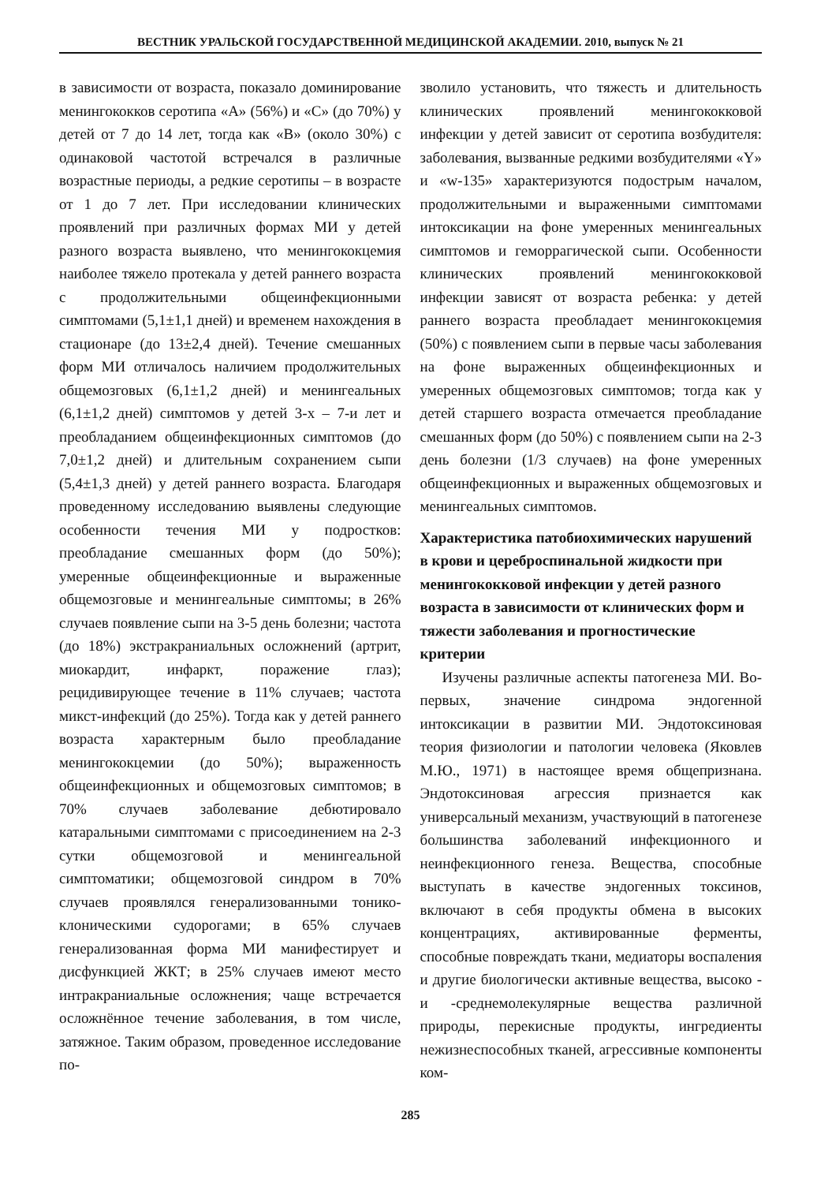ВЕСТНИК УРАЛЬСКОЙ ГОСУДАРСТВЕННОЙ МЕДИЦИНСКОЙ АКАДЕМИИ. 2010, выпуск № 21
в зависимости от возраста, показало доминирование менингококков серотипа «А» (56%) и «С» (до 70%) у детей от 7 до 14 лет, тогда как «В» (около 30%) с одинаковой частотой встречался в различные возрастные периоды, а редкие серотипы – в возрасте от 1 до 7 лет. При исследовании клинических проявлений при различных формах МИ у детей разного возраста выявлено, что менингококцемия наиболее тяжело протекала у детей раннего возраста с продолжительными общеинфекционными симптомами (5,1±1,1 дней) и временем нахождения в стационаре (до 13±2,4 дней). Течение смешанных форм МИ отличалось наличием продолжительных общемозговых (6,1±1,2 дней) и менингеальных (6,1±1,2 дней) симптомов у детей 3-х – 7-и лет и преобладанием общеинфекционных симптомов (до 7,0±1,2 дней) и длительным сохранением сыпи (5,4±1,3 дней) у детей раннего возраста. Благодаря проведенному исследованию выявлены следующие особенности течения МИ у подростков: преобладание смешанных форм (до 50%); умеренные общеинфекционные и выраженные общемозговые и менингеальные симптомы; в 26% случаев появление сыпи на 3-5 день болезни; частота (до 18%) экстракраниальных осложнений (артрит, миокардит, инфаркт, поражение глаз); рецидивирующее течение в 11% случаев; частота микст-инфекций (до 25%). Тогда как у детей раннего возраста характерным было преобладание менингококцемии (до 50%); выраженность общеинфекционных и общемозговых симптомов; в 70% случаев заболевание дебютировало катаральными симптомами с присоединением на 2-3 сутки общемозговой и менингеальной симптоматики; общемозговой синдром в 70% случаев проявлялся генерализованными тонико-клоническими судорогами; в 65% случаев генерализованная форма МИ манифестирует и дисфункцией ЖКТ; в 25% случаев имеют место интракраниальные осложнения; чаще встречается осложнённое течение заболевания, в том числе, затяжное. Таким образом, проведенное исследование по-
зволило установить, что тяжесть и длительность клинических проявлений менингококковой инфекции у детей зависит от серотипа возбудителя: заболевания, вызванные редкими возбудителями «Y» и «w-135» характеризуются подострым началом, продолжительными и выраженными симптомами интоксикации на фоне умеренных менингеальных симптомов и геморрагической сыпи. Особенности клинических проявлений менингококковой инфекции зависят от возраста ребенка: у детей раннего возраста преобладает менингококцемия (50%) с появлением сыпи в первые часы заболевания на фоне выраженных общеинфекционных и умеренных общемозговых симптомов; тогда как у детей старшего возраста отмечается преобладание смешанных форм (до 50%) с появлением сыпи на 2-3 день болезни (1/3 случаев) на фоне умеренных общеинфекционных и выраженных общемозговых и менингеальных симптомов.
Характеристика патобиохимических нарушений в крови и цереброспинальной жидкости при менингококковой инфекции у детей разного возраста в зависимости от клинических форм и тяжести заболевания и прогностические критерии
Изучены различные аспекты патогенеза МИ. Во-первых, значение синдрома эндогенной интоксикации в развитии МИ. Эндотоксиновая теория физиологии и патологии человека (Яковлев М.Ю., 1971) в настоящее время общепризнана. Эндотоксиновая агрессия признается как универсальный механизм, участвующий в патогенезе большинства заболеваний инфекционного и неинфекционного генеза. Вещества, способные выступать в качестве эндогенных токсинов, включают в себя продукты обмена в высоких концентрациях, активированные ферменты, способные повреждать ткани, медиаторы воспаления и другие биологически активные вещества, высоко - и -среднемолекулярные вещества различной природы, перекисные продукты, ингредиенты нежизнеспособных тканей, агрессивные компоненты ком-
285